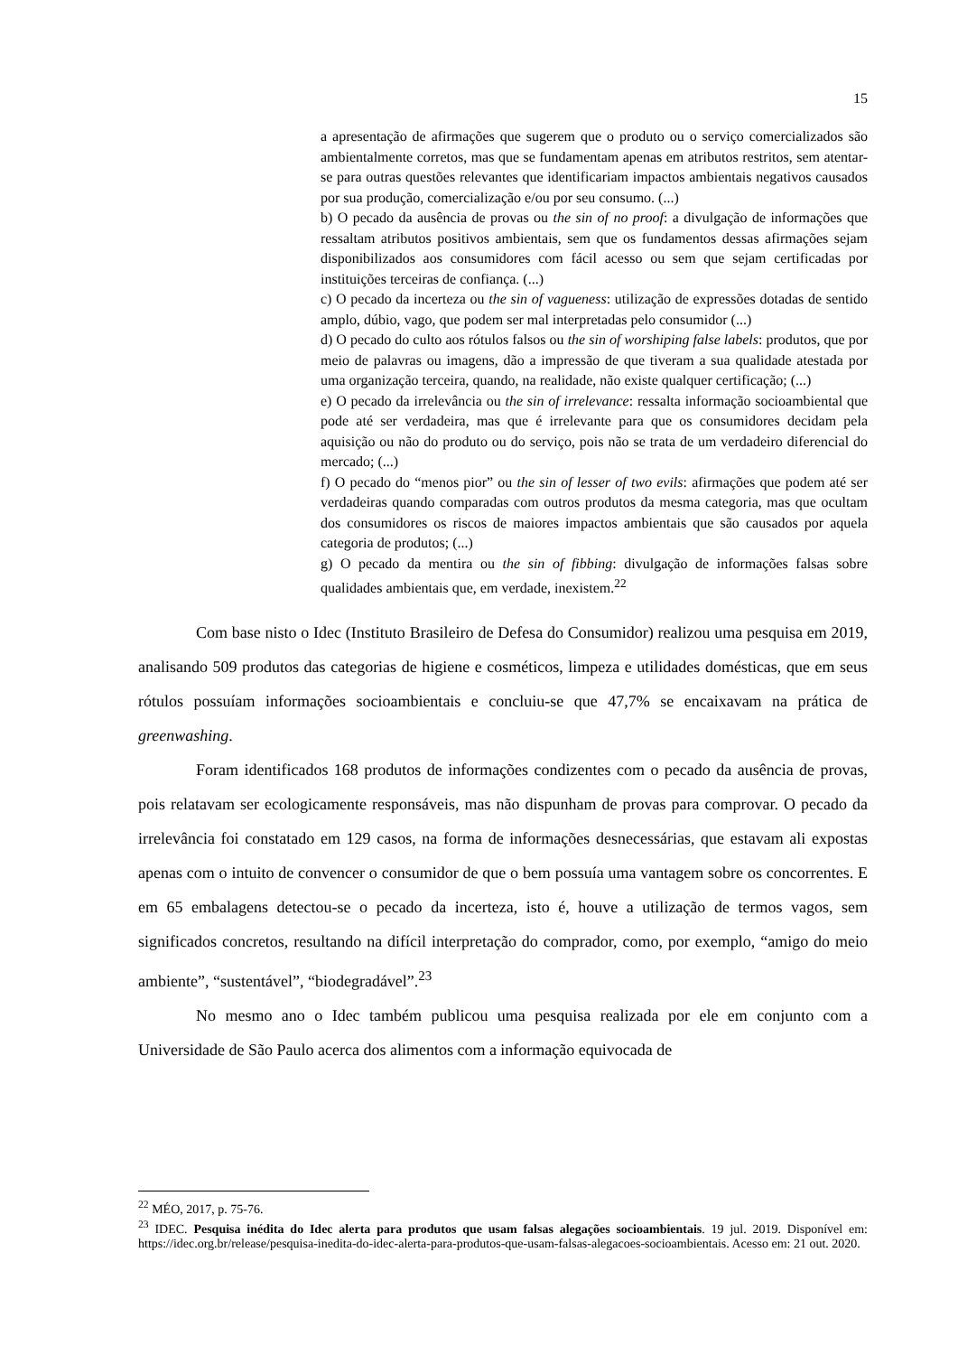15
a apresentação de afirmações que sugerem que o produto ou o serviço comercializados são ambientalmente corretos, mas que se fundamentam apenas em atributos restritos, sem atentar-se para outras questões relevantes que identificariam impactos ambientais negativos causados por sua produção, comercialização e/ou por seu consumo. (...)
b) O pecado da ausência de provas ou the sin of no proof: a divulgação de informações que ressaltam atributos positivos ambientais, sem que os fundamentos dessas afirmações sejam disponibilizados aos consumidores com fácil acesso ou sem que sejam certificadas por instituições terceiras de confiança. (...)
c) O pecado da incerteza ou the sin of vagueness: utilização de expressões dotadas de sentido amplo, dúbio, vago, que podem ser mal interpretadas pelo consumidor (...)
d) O pecado do culto aos rótulos falsos ou the sin of worshiping false labels: produtos, que por meio de palavras ou imagens, dão a impressão de que tiveram a sua qualidade atestada por uma organização terceira, quando, na realidade, não existe qualquer certificação; (...)
e) O pecado da irrelevância ou the sin of irrelevance: ressalta informação socioambiental que pode até ser verdadeira, mas que é irrelevante para que os consumidores decidam pela aquisição ou não do produto ou do serviço, pois não se trata de um verdadeiro diferencial do mercado; (...)
f) O pecado do “menos pior” ou the sin of lesser of two evils: afirmações que podem até ser verdadeiras quando comparadas com outros produtos da mesma categoria, mas que ocultam dos consumidores os riscos de maiores impactos ambientais que são causados por aquela categoria de produtos; (...)
g) O pecado da mentira ou the sin of fibbing: divulgação de informações falsas sobre qualidades ambientais que, em verdade, inexistem.<sup>22</sup>
Com base nisto o Idec (Instituto Brasileiro de Defesa do Consumidor) realizou uma pesquisa em 2019, analisando 509 produtos das categorias de higiene e cosméticos, limpeza e utilidades domésticas, que em seus rótulos possuíam informações socioambientais e concluiu-se que 47,7% se encaixavam na prática de greenwashing.
Foram identificados 168 produtos de informações condizentes com o pecado da ausência de provas, pois relatavam ser ecologicamente responsáveis, mas não dispunham de provas para comprovar. O pecado da irrelevância foi constatado em 129 casos, na forma de informações desnecessárias, que estavam ali expostas apenas com o intuito de convencer o consumidor de que o bem possuía uma vantagem sobre os concorrentes. E em 65 embalagens detectou-se o pecado da incerteza, isto é, houve a utilização de termos vagos, sem significados concretos, resultando na difícil interpretação do comprador, como, por exemplo, “amigo do meio ambiente”, “sustentável”, “biodegradável”.<sup>23</sup>
No mesmo ano o Idec também publicou uma pesquisa realizada por ele em conjunto com a Universidade de São Paulo acerca dos alimentos com a informação equivocada de
<sup>22</sup> MÉO, 2017, p. 75-76.
<sup>23</sup> IDEC. Pesquisa inédita do Idec alerta para produtos que usam falsas alegações socioambientais. 19 jul. 2019. Disponível em: https://idec.org.br/release/pesquisa-inedita-do-idec-alerta-para-produtos-que-usam-falsas-alegacoes-socioambientais. Acesso em: 21 out. 2020.